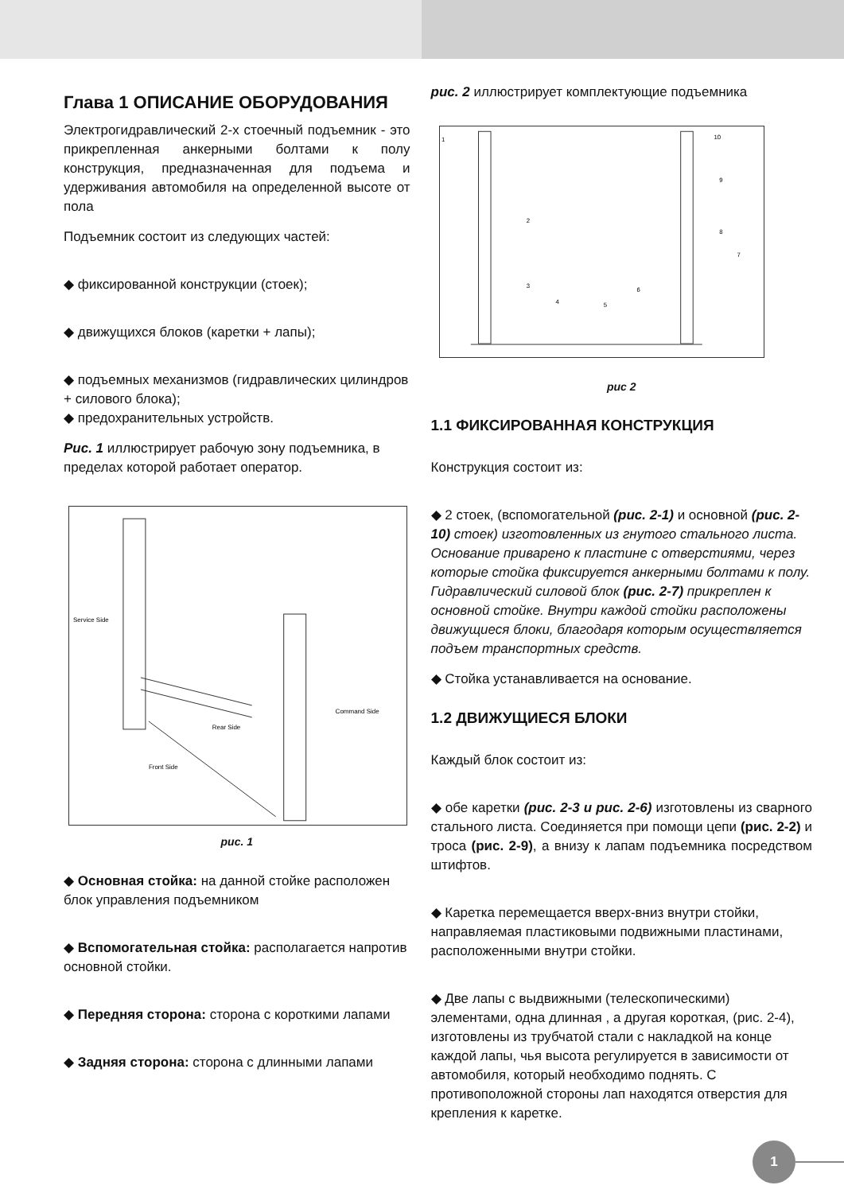Глава 1 ОПИСАНИЕ ОБОРУДОВАНИЯ
Электрогидравлический 2-х стоечный подъемник - это прикрепленная анкерными болтами к полу конструкция, предназначенная для подъема и удерживания автомобиля на определенной высоте от пола
Подъемник состоит из следующих частей:
◆ фиксированной конструкции (стоек);
◆ движущихся блоков (каретки + лапы);
◆ подъемных механизмов (гидравлических цилиндров + силового блока);
◆ предохранительных устройств.
Рис. 1 иллюстрирует рабочую зону подъемника, в пределах которой работает оператор.
Service Side
Command Side
Rear Side
Front Side
рис. 1
◆ Основная стойка: на данной стойке расположен блок управления подъемником
◆ Вспомогательная стойка: располагается напротив основной стойки.
◆ Передняя сторона: сторона с короткими лапами
◆ Задняя сторона: сторона с длинными лапами
рис. 2 иллюстрирует комплектующие подъемника
1
2
3
4
5
6
7
8
9
10
рис 2
1.1 ФИКСИРОВАННАЯ КОНСТРУКЦИЯ
Конструкция состоит из:
◆ 2 стоек, (вспомогательной (рис. 2-1) и основной (рис. 2-10) стоек) изготовленных из гнутого стального листа. Основание приварено к пластине с отверстиями, через которые стойка фиксируется анкерными болтами к полу. Гидравлический силовой блок (рис. 2-7) прикреплен к основной стойке. Внутри каждой стойки расположены движущиеся блоки, благодаря которым осуществляется подъем транспортных средств.
◆ Стойка устанавливается на основание.
1.2 ДВИЖУЩИЕСЯ БЛОКИ
Каждый блок состоит из:
◆ обе каретки (рис. 2-3 и рис. 2-6) изготовлены из сварного стального листа. Соединяется при помощи цепи (рис. 2-2) и троса (рис. 2-9), а внизу к лапам подъемника посредством штифтов.
◆ Каретка перемещается вверх-вниз внутри стойки, направляемая пластиковыми подвижными пластинами, расположенными внутри стойки.
◆ Две лапы с выдвижными (телескопическими) элементами, одна длинная , а другая короткая, (рис. 2-4), изготовлены из трубчатой стали с накладкой на конце каждой лапы, чья высота регулируется в зависимости от автомобиля, который необходимо поднять. С противоположной стороны лап находятся отверстия для крепления к каретке.
1